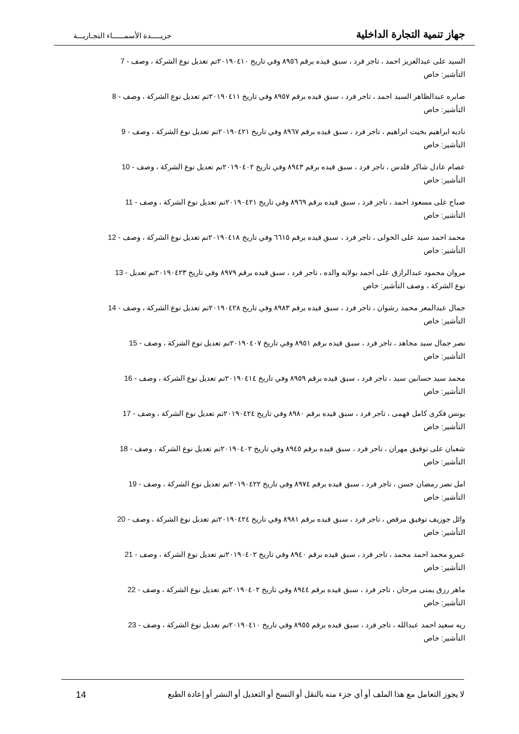جهاز تنمية التجارة الداخلية جريـــــدة الأسمــــــاء التجـاريـــة
السيد على عبدالعزيز احمد ، تاجر فرد ، سبق قيده برقم ٨٩٥٦ وفي تاريخ ٢٠١٩٠٤١٠تم تعديل نوع الشركة ، وصف - 7
التأشير: خاص
صابره عبدالظاهر السيد احمد ، تاجر فرد ، سبق قيده برقم ٨٩٥٧ وفي تاريخ ٢٠١٩٠٤١١تم تعديل نوع الشركة ، وصف - 8
التأشير: خاص
ناديه ابراهيم بخيت ابراهيم ، تاجر فرد ، سبق قيده برقم ٨٩٦٧ وفي تاريخ ٢٠١٩٠٤٢١تم تعديل نوع الشركة ، وصف - 9
التأشير: خاص
عصام عادل شاكر قلدس ، تاجر فرد ، سبق قيده برقم ٨٩٤٣ وفي تاريخ ٢٠١٩٠٤٠٢تم تعديل نوع الشركة ، وصف - 10
التأشير: خاص
صباح على مسعود احمد ، تاجر فرد ، سبق قيده برقم ٨٩٦٩ وفي تاريخ ٢٠١٩٠٤٢١تم تعديل نوع الشركة ، وصف - 11
التأشير: خاص
محمد احمد سيد على الخولى ، تاجر فرد ، سبق قيده برقم ٦٦١٥ وفي تاريخ ٢٠١٩٠٤١٨تم تعديل نوع الشركة ، وصف - 12
التأشير: خاص
مروان محمود عبدالرازق على احمد بولايه والده ، تاجر فرد ، سبق قيده برقم ٨٩٧٩ وفي تاريخ ٢٠١٩٠٤٢٣تم تعديل - 13
نوع الشركة ، وصف التأشير: خاص
جمال عبدالمعز محمد رشوان ، تاجر فرد ، سبق قيده برقم ٨٩٨٣ وفي تاريخ ٢٠١٩٠٤٢٨تم تعديل نوع الشركة ، وصف - 14
التأشير: خاص
نصر جمال سيد مجاهد ، تاجر فرد ، سبق قيده برقم ٨٩٥١ وفي تاريخ ٢٠١٩٠٤٠٧تم تعديل نوع الشركة ، وصف - 15
التأشير: خاص
محمد سيد حسانين سيد ، تاجر فرد ، سبق قيده برقم ٨٩٥٩ وفي تاريخ ٢٠١٩٠٤١٤تم تعديل نوع الشركة ، وصف - 16
التأشير: خاص
يونس فكرى كامل فهمى ، تاجر فرد ، سبق قيده برقم ٨٩٨٠ وفي تاريخ ٢٠١٩٠٤٢٤تم تعديل نوع الشركة ، وصف - 17
التأشير: خاص
شعبان على توفيق مهران ، تاجر فرد ، سبق قيده برقم ٨٩٤٥ وفي تاريخ ٢٠١٩٠٤٠٢تم تعديل نوع الشركة ، وصف - 18
التأشير: خاص
امل نصر رمضان حسن ، تاجر فرد ، سبق قيده برقم ٨٩٧٤ وفي تاريخ ٢٠١٩٠٤٢٢تم تعديل نوع الشركة ، وصف - 19
التأشير: خاص
وائل جوزيف توفيق مرقص ، تاجر فرد ، سبق قيده برقم ٨٩٨١ وفي تاريخ ٢٠١٩٠٤٢٤تم تعديل نوع الشركة ، وصف - 20
التأشير: خاص
عمرو محمد احمد محمد ، تاجر فرد ، سبق قيده برقم ٨٩٤٠ وفي تاريخ ٢٠١٩٠٤٠٢تم تعديل نوع الشركة ، وصف - 21
التأشير: خاص
ماهر رزق يمنى مرجان ، تاجر فرد ، سبق قيده برقم ٨٩٤٤ وفي تاريخ ٢٠١٩٠٤٠٢تم تعديل نوع الشركة ، وصف - 22
التأشير: خاص
ريه سعيد احمد عبدالله ، تاجر فرد ، سبق قيده برقم ٨٩٥٥ وفي تاريخ ٢٠١٩٠٤١٠تم تعديل نوع الشركة ، وصف - 23
التأشير: خاص
لا يجوز التعامل مع هذا الملف أو أي جزء منه بالنقل أو النسخ أو التعديل أو النشر أو إعادة الطبع 14